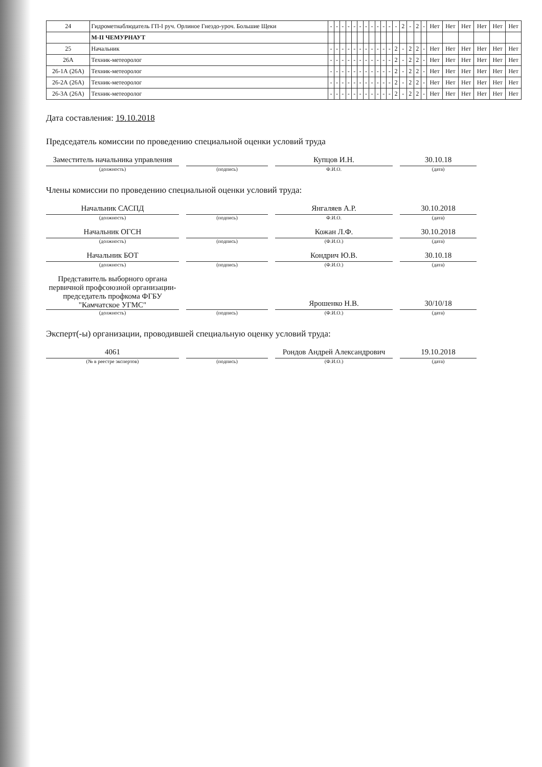| 24 | Гидрометнаблюдатель ГП-I руч. Орлиное Гнездо-уроч. Большие Щеки | - | - | - | - | - | - | - | - | - | - | - | - | 2 | - | 2 | - | Нет | Нет | Нет | Нет | Нет | Нет |
| | М-II ЧЕМУРНАУТ | | | | | | | | | | | | | | | | | | | | | | |
| 25 | Начальник | - | - | - | - | - | - | - | - | - | - | - | 2 | - | 2 | 2 | - | Нет | Нет | Нет | Нет | Нет | Нет |
| 26А | Техник-метеоролог | - | - | - | - | - | - | - | - | - | - | - | 2 | - | 2 | 2 | - | Нет | Нет | Нет | Нет | Нет | Нет |
| 26-1А (26А) | Техник-метеоролог | - | - | - | - | - | - | - | - | - | - | - | 2 | - | 2 | 2 | - | Нет | Нет | Нет | Нет | Нет | Нет |
| 26-2А (26А) | Техник-метеоролог | - | - | - | - | - | - | - | - | - | - | - | 2 | - | 2 | 2 | - | Нет | Нет | Нет | Нет | Нет | Нет |
| 26-3А (26А) | Техник-метеоролог | - | - | - | - | - | - | - | - | - | - | - | 2 | - | 2 | 2 | - | Нет | Нет | Нет | Нет | Нет | Нет |
Дата составления: 19.10.2018
Председатель комиссии по проведению специальной оценки условий труда
Заместитель начальника управления
Купцов И.Н.
30.10.18
(должность) (подпись) Ф.И.О. (дата)
Члены комиссии по проведению специальной оценки условий труда:
Начальник САСПД
Янгаляев А.Р.
30.10.2018
(должность) (подпись) Ф.И.О. (дата)
Начальник ОГСН
Кожан Л.Ф.
30.10.2018
(должность) (подпись) (Ф.И.О.) (дата)
Начальник БОТ
Кондрич Ю.В.
30.10.18
(должность) (подпись) (Ф.И.О.) (дата)
Представитель выборного органа первичной профсоюзной организации-председатель профкома ФГБУ "Камчатское УГМС"
Ярошенко Н.В.
30/10/18
(должность) (подпись) (Ф.И.О.) (дата)
Эксперт(-ы) организации, проводившей специальную оценку условий труда:
4061
Рондов Андрей Александрович
19.10.2018
(№ в реестре экспертов) (подпись) (Ф.И.О.) (дата)